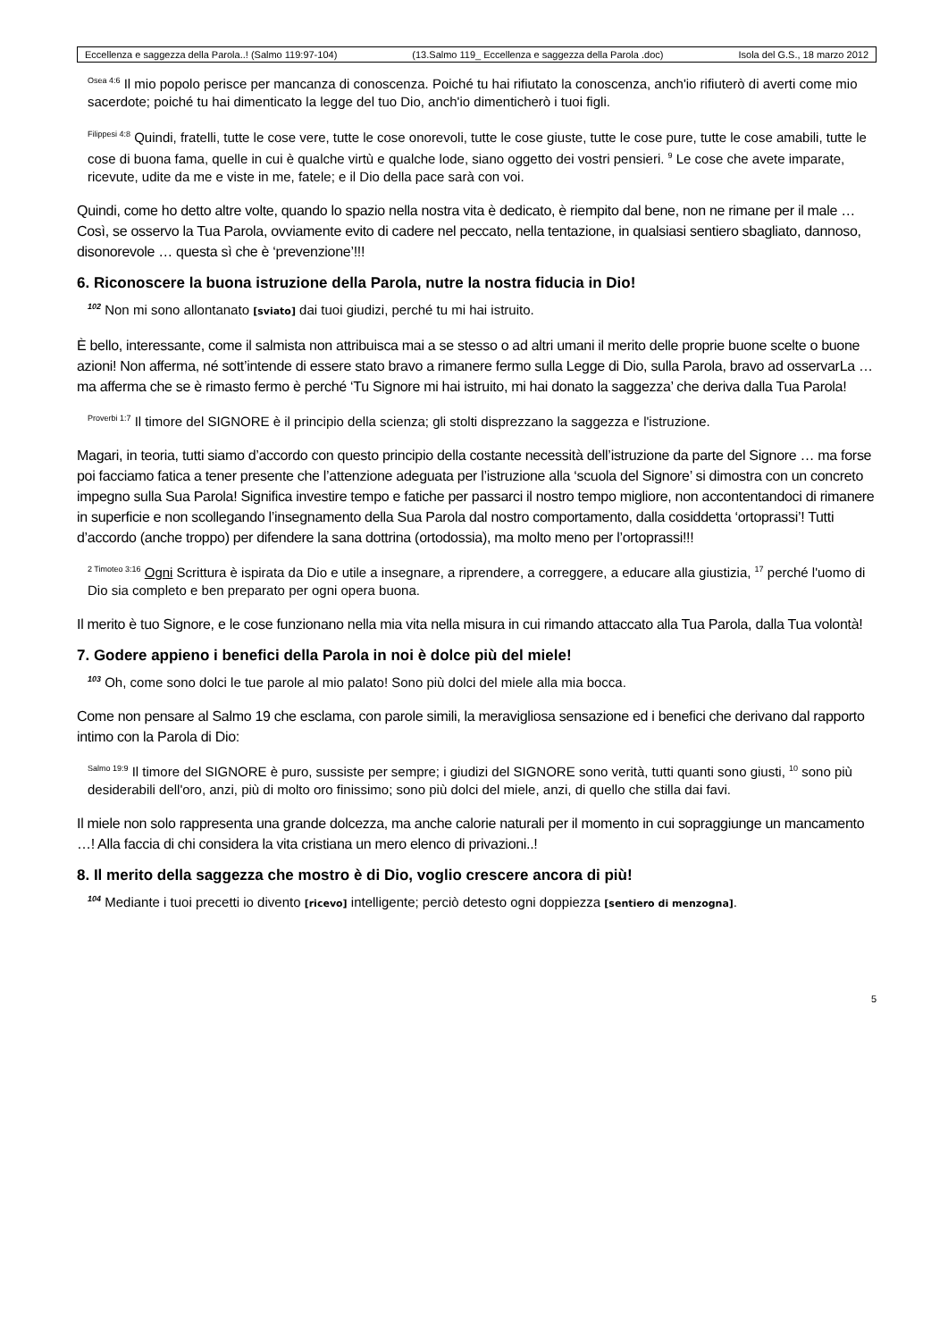Eccellenza e saggezza della Parola..! (Salmo 119:97-104) (13.Salmo 119_ Eccellenza e saggezza della Parola .doc) Isola del G.S., 18 marzo 2012
<sup>Osea 4:6</sup> Il mio popolo perisce per mancanza di conoscenza. Poiché tu hai rifiutato la conoscenza, anch'io rifiuterò di averti come mio sacerdote; poiché tu hai dimenticato la legge del tuo Dio, anch'io dimenticherò i tuoi figli.
<sup>Filippesi 4:8</sup> Quindi, fratelli, tutte le cose vere, tutte le cose onorevoli, tutte le cose giuste, tutte le cose pure, tutte le cose amabili, tutte le cose di buona fama, quelle in cui è qualche virtù e qualche lode, siano oggetto dei vostri pensieri. <sup>9</sup> Le cose che avete imparate, ricevute, udite da me e viste in me, fatele; e il Dio della pace sarà con voi.
Quindi, come ho detto altre volte, quando lo spazio nella nostra vita è dedicato, è riempito dal bene, non ne rimane per il male … Così, se osservo la Tua Parola, ovviamente evito di cadere nel peccato, nella tentazione, in qualsiasi sentiero sbagliato, dannoso, disonorevole … questa sì che è ‘prevenzione’!!!
6. Riconoscere la buona istruzione della Parola, nutre la nostra fiducia in Dio!
<sup>102</sup> Non mi sono allontanato [sviato] dai tuoi giudizi, perché tu mi hai istruito.
È bello, interessante, come il salmista non attribuisca mai a se stesso o ad altri umani il merito delle proprie buone scelte o buone azioni! Non afferma, né sott’intende di essere stato bravo a rimanere fermo sulla Legge di Dio, sulla Parola, bravo ad osservarLa … ma afferma che se è rimasto fermo è perché ‘Tu Signore mi hai istruito, mi hai donato la saggezza’ che deriva dalla Tua Parola!
<sup>Proverbi 1:7</sup> Il timore del SIGNORE è il principio della scienza; gli stolti disprezzano la saggezza e l'istruzione.
Magari, in teoria, tutti siamo d’accordo con questo principio della costante necessità dell’istruzione da parte del Signore … ma forse poi facciamo fatica a tener presente che l’attenzione adeguata per l’istruzione alla ‘scuola del Signore’ si dimostra con un concreto impegno sulla Sua Parola! Significa investire tempo e fatiche per passarci il nostro tempo migliore, non accontentandoci di rimanere in superficie e non scollegando l’insegnamento della Sua Parola dal nostro comportamento, dalla cosiddetta ‘ortoprassi’! Tutti d’accordo (anche troppo) per difendere la sana dottrina (ortodossia), ma molto meno per l’ortoprassi!!!
<sup>2 Timoteo 3:16</sup> Ogni Scrittura è ispirata da Dio e utile a insegnare, a riprendere, a correggere, a educare alla giustizia, <sup>17</sup> perché l'uomo di Dio sia completo e ben preparato per ogni opera buona.
Il merito è tuo Signore, e le cose funzionano nella mia vita nella misura in cui rimando attaccato alla Tua Parola, dalla Tua volontà!
7. Godere appieno i benefici della Parola in noi è dolce più del miele!
<sup>103</sup> Oh, come sono dolci le tue parole al mio palato! Sono più dolci del miele alla mia bocca.
Come non pensare al Salmo 19 che esclama, con parole simili, la meravigliosa sensazione ed i benefici che derivano dal rapporto intimo con la Parola di Dio:
<sup>Salmo 19:9</sup> Il timore del SIGNORE è puro, sussiste per sempre; i giudizi del SIGNORE sono verità, tutti quanti sono giusti, <sup>10</sup> sono più desiderabili dell'oro, anzi, più di molto oro finissimo; sono più dolci del miele, anzi, di quello che stilla dai favi.
Il miele non solo rappresenta una grande dolcezza, ma anche calorie naturali per il momento in cui sopraggiunge un mancamento …! Alla faccia di chi considera la vita cristiana un mero elenco di privazioni..!
8. Il merito della saggezza che mostro è di Dio, voglio crescere ancora di più!
<sup>104</sup> Mediante i tuoi precetti io divento [ricevo] intelligente; perciò detesto ogni doppiezza [sentiero di menzogna].
5